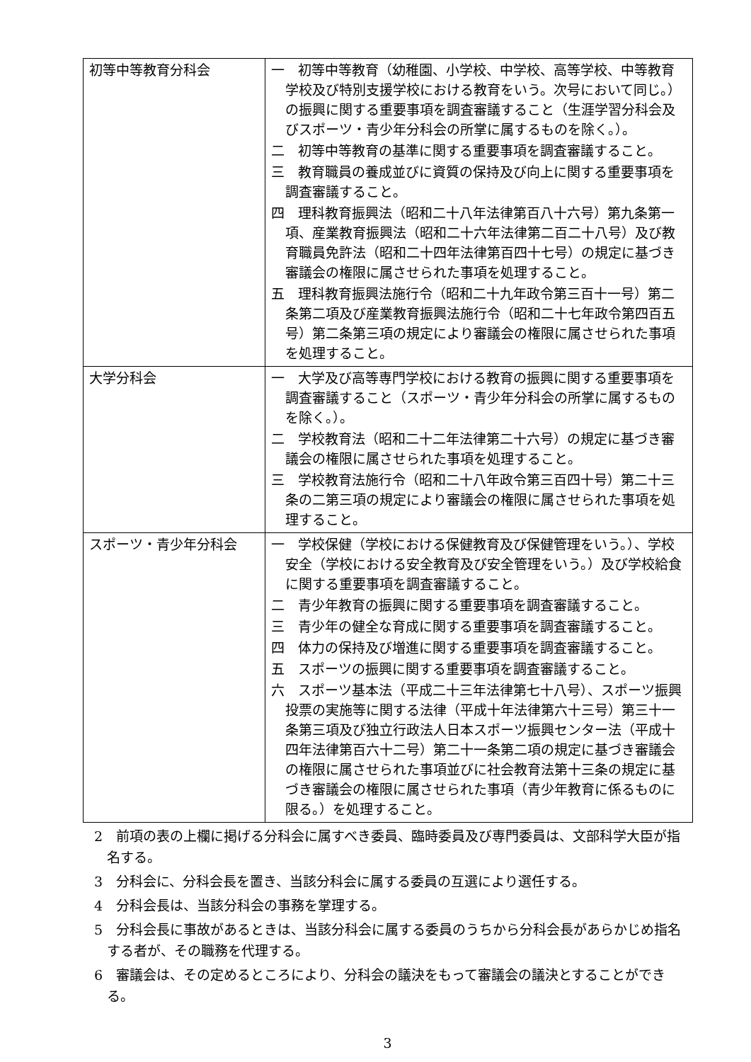| 初等中等教育分科会 | 一 初等中等教育（幼稚園、小学校、中学校、高等学校、中等教育学校及び特別支援学校における教育をいう。次号において同じ。）の振興に関する重要事項を調査審議すること（生涯学習分科会及びスポーツ・青少年分科会の所掌に属するものを除く。）。 二 初等中等教育の基準に関する重要事項を調査審議すること。 三 教育職員の養成並びに資質の保持及び向上に関する重要事項を調査審議すること。 四 理科教育振興法（昭和二十八年法律第百八十六号）第九条第一項、産業教育振興法（昭和二十六年法律第二百二十八号）及び教育職員免許法（昭和二十四年法律第百四十七号）の規定に基づき審議会の権限に属させられた事項を処理すること。 五 理科教育振興法施行令（昭和二十九年政令第三百十一号）第二条第二項及び産業教育振興法施行令（昭和二十七年政令第四百五号）第二条第三項の規定により審議会の権限に属させられた事項を処理すること。 |
| 大学分科会 | 一 大学及び高等専門学校における教育の振興に関する重要事項を調査審議すること（スポーツ・青少年分科会の所掌に属するものを除く。）。 二 学校教育法（昭和二十二年法律第二十六号）の規定に基づき審議会の権限に属させられた事項を処理すること。 三 学校教育法施行令（昭和二十八年政令第三百四十号）第二十三条の二第三項の規定により審議会の権限に属させられた事項を処理すること。 |
| スポーツ・青少年分科会 | 一 学校保健（学校における保健教育及び保健管理をいう。）、学校安全（学校における安全教育及び安全管理をいう。）及び学校給食に関する重要事項を調査審議すること。 二 青少年教育の振興に関する重要事項を調査審議すること。 三 青少年の健全な育成に関する重要事項を調査審議すること。 四 体力の保持及び増進に関する重要事項を調査審議すること。 五 スポーツの振興に関する重要事項を調査審議すること。 六 スポーツ基本法（平成二十三年法律第七十八号）、スポーツ振興投票の実施等に関する法律（平成十年法律第六十三号）第三十一条第三項及び独立行政法人日本スポーツ振興センター法（平成十四年法律第百六十二号）第二十一条第二項の規定に基づき審議会の権限に属させられた事項並びに社会教育法第十三条の規定に基づき審議会の権限に属させられた事項（青少年教育に係るものに限る。）を処理すること。 |
2　前項の表の上欄に掲げる分科会に属すべき委員、臨時委員及び専門委員は、文部科学大臣が指名する。
3　分科会に、分科会長を置き、当該分科会に属する委員の互選により選任する。
4　分科会長は、当該分科会の事務を掌理する。
5　分科会長に事故があるときは、当該分科会に属する委員のうちから分科会長があらかじめ指名する者が、その職務を代理する。
6　審議会は、その定めるところにより、分科会の議決をもって審議会の議決とすることができる。
3